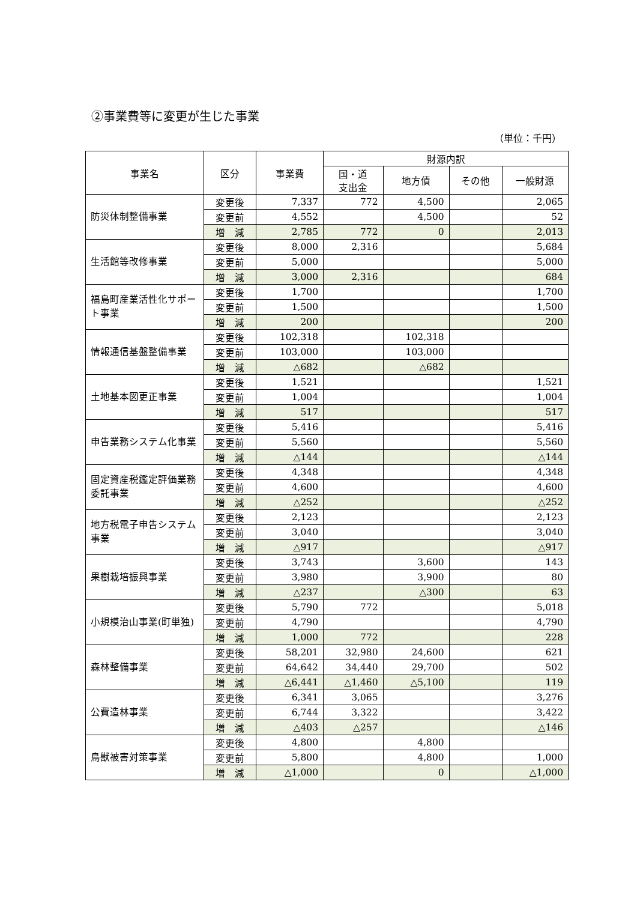②事業費等に変更が生じた事業
（単位：千円）
| 事業名 | 区分 | 事業費 | 財源内訳 | | | |
| --- | --- | --- | --- | --- | --- | --- |
| | | | 国・道 支出金 | 地方債 | その他 | 一般財源 |
| 防災体制整備事業 | 変更後 | 7,337 | 772 | 4,500 | | 2,065 |
| | 変更前 | 4,552 | | 4,500 | | 52 |
| | 増 減 | 2,785 | 772 | 0 | | 2,013 |
| 生活館等改修事業 | 変更後 | 8,000 | 2,316 | | | 5,684 |
| | 変更前 | 5,000 | | | | 5,000 |
| | 増 減 | 3,000 | 2,316 | | | 684 |
| 福島町産業活性化サポート事業 | 変更後 | 1,700 | | | | 1,700 |
| | 変更前 | 1,500 | | | | 1,500 |
| | 増 減 | 200 | | | | 200 |
| 情報通信基盤整備事業 | 変更後 | 102,318 | | 102,318 | | |
| | 変更前 | 103,000 | | 103,000 | | |
| | 増 減 | △682 | | △682 | | |
| 土地基本図更正事業 | 変更後 | 1,521 | | | | 1,521 |
| | 変更前 | 1,004 | | | | 1,004 |
| | 増 減 | 517 | | | | 517 |
| 申告業務システム化事業 | 変更後 | 5,416 | | | | 5,416 |
| | 変更前 | 5,560 | | | | 5,560 |
| | 増 減 | △144 | | | | △144 |
| 固定資産税鑑定評価業務委託事業 | 変更後 | 4,348 | | | | 4,348 |
| | 変更前 | 4,600 | | | | 4,600 |
| | 増 減 | △252 | | | | △252 |
| 地方税電子申告システム事業 | 変更後 | 2,123 | | | | 2,123 |
| | 変更前 | 3,040 | | | | 3,040 |
| | 増 減 | △917 | | | | △917 |
| 果樹栽培振興事業 | 変更後 | 3,743 | | 3,600 | | 143 |
| | 変更前 | 3,980 | | 3,900 | | 80 |
| | 増 減 | △237 | | △300 | | 63 |
| 小規模治山事業(町単独) | 変更後 | 5,790 | 772 | | | 5,018 |
| | 変更前 | 4,790 | | | | 4,790 |
| | 増 減 | 1,000 | 772 | | | 228 |
| 森林整備事業 | 変更後 | 58,201 | 32,980 | 24,600 | | 621 |
| | 変更前 | 64,642 | 34,440 | 29,700 | | 502 |
| | 増 減 | △6,441 | △1,460 | △5,100 | | 119 |
| 公費造林事業 | 変更後 | 6,341 | 3,065 | | | 3,276 |
| | 変更前 | 6,744 | 3,322 | | | 3,422 |
| | 増 減 | △403 | △257 | | | △146 |
| 鳥獣被害対策事業 | 変更後 | 4,800 | | 4,800 | | |
| | 変更前 | 5,800 | | 4,800 | | 1,000 |
| | 増 減 | △1,000 | | 0 | | △1,000 |